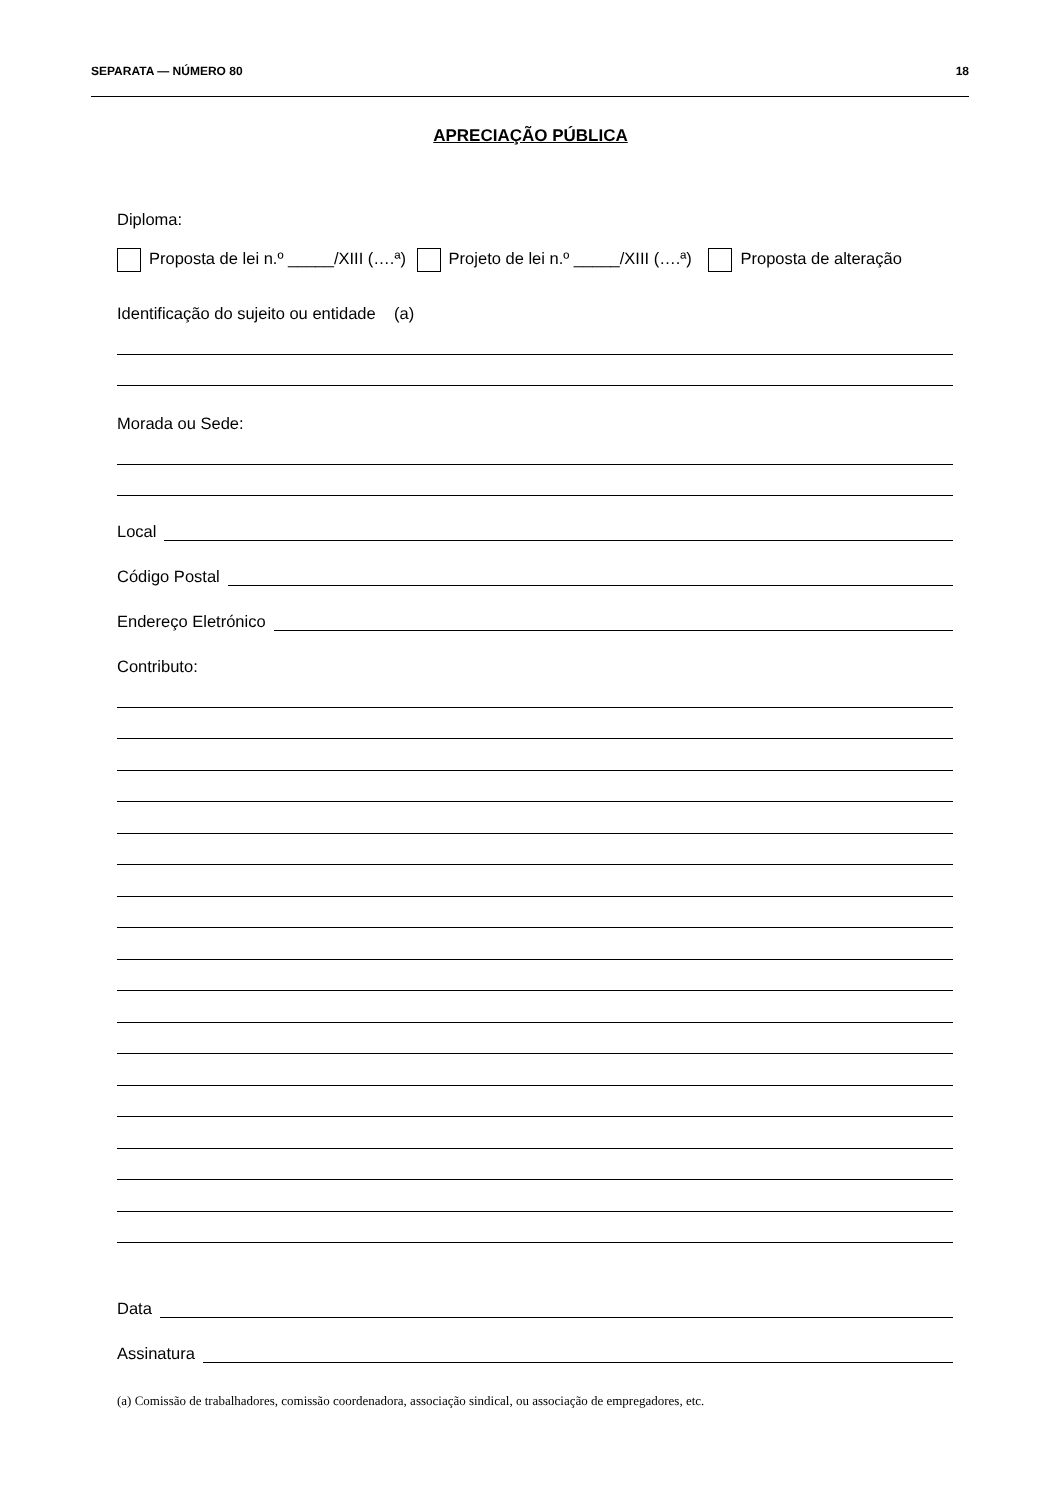SEPARATA — NÚMERO 80 18
APRECIAÇÃO PÚBLICA
Diploma:
Proposta de lei n.º _____/XIII (….ª) Projeto de lei n.º _____/XIII (….ª) Proposta de alteração
Identificação do sujeito ou entidade (a)
Morada ou Sede:
Local
Código Postal
Endereço Eletrónico
Contributo:
Data
Assinatura
(a) Comissão de trabalhadores, comissão coordenadora, associação sindical, ou associação de empregadores, etc.